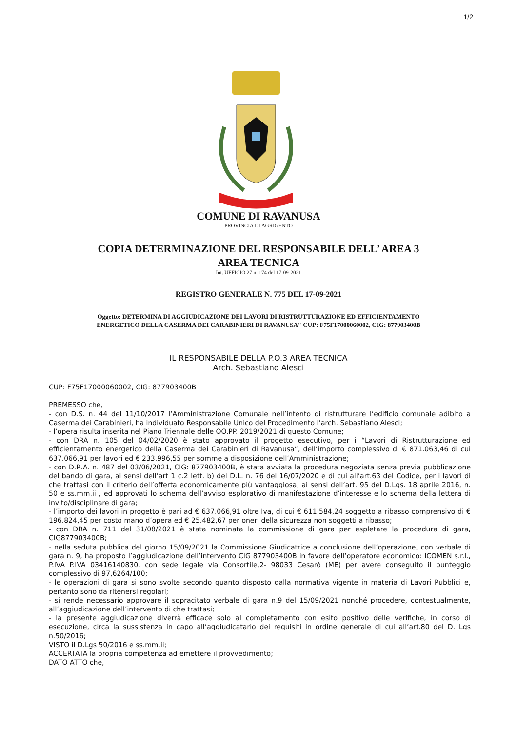1/2
COMUNE DI RAVANUSA
PROVINCIA DI AGRIGENTO
COPIA DETERMINAZIONE DEL RESPONSABILE DELL’ AREA 3
AREA TECNICA
Int. UFFICIO 27 n. 174 del 17-09-2021
REGISTRO GENERALE N. 775 DEL 17-09-2021
Oggetto: DETERMINA DI AGGIUDICAZIONE DEI LAVORI DI RISTRUTTURAZIONE ED EFFICIENTAMENTO
ENERGETICO DELLA CASERMA DEI CARABINIERI DI RAVANUSA" CUP: F75F17000060002, CIG: 877903400B
IL RESPONSABILE DELLA P.O.3 AREA TECNICA
Arch. Sebastiano Alesci
CUP: F75F17000060002, CIG: 877903400B
PREMESSO che,
- con D.S. n. 44 del 11/10/2017 l’Amministrazione Comunale nell’intento di ristrutturare l’edificio comunale adibito a Caserma dei Carabinieri, ha individuato Responsabile Unico del Procedimento l’arch. Sebastiano Alesci;
- l’opera risulta inserita nel Piano Triennale delle OO.PP. 2019/2021 di questo Comune;
- con DRA n. 105 del 04/02/2020 è stato approvato il progetto esecutivo, per i “Lavori di Ristrutturazione ed efficientamento energetico della Caserma dei Carabinieri di Ravanusa”, dell’importo complessivo di € 871.063,46 di cui 637.066,91 per lavori ed € 233.996,55 per somme a disposizione dell’Amministrazione;
- con D.R.A. n. 487 del 03/06/2021, CIG: 877903400B, è stata avviata la procedura negoziata senza previa pubblicazione del bando di gara, ai sensi dell’art 1 c.2 lett. b) del D.L. n. 76 del 16/07/2020 e di cui all’art.63 del Codice, per i lavori di che trattasi con il criterio dell’offerta economicamente più vantaggiosa, ai sensi dell’art. 95 del D.Lgs. 18 aprile 2016, n. 50 e ss.mm.ii , ed approvati lo schema dell’avviso esplorativo di manifestazione d’interesse e lo schema della lettera di invito/disciplinare di gara;
- l’importo dei lavori in progetto è pari ad € 637.066,91 oltre Iva, di cui € 611.584,24 soggetto a ribasso comprensivo di € 196.824,45 per costo mano d’opera ed € 25.482,67 per oneri della sicurezza non soggetti a ribasso;
- con DRA n. 711 del 31/08/2021 è stata nominata la commissione di gara per espletare la procedura di gara, CIG877903400B;
- nella seduta pubblica del giorno 15/09/2021 la Commissione Giudicatrice a conclusione dell’operazione, con verbale di gara n. 9, ha proposto l’aggiudicazione dell’intervento CIG 877903400B in favore dell’operatore economico: ICOMEN s.r.l., P.IVA P.IVA 03416140830, con sede legale via Consortile,2- 98033 Cesarò (ME) per avere conseguito il punteggio complessivo di 97,6264/100;
- le operazioni di gara si sono svolte secondo quanto disposto dalla normativa vigente in materia di Lavori Pubblici e, pertanto sono da ritenersi regolari;
- si rende necessario approvare il sopracitato verbale di gara n.9 del 15/09/2021 nonché procedere, contestualmente, all’aggiudicazione dell’intervento di che trattasi;
- la presente aggiudicazione diverrà efficace solo al completamento con esito positivo delle verifiche, in corso di esecuzione, circa la sussistenza in capo all’aggiudicatario dei requisiti in ordine generale di cui all’art.80 del D. Lgs n.50/2016;
VISTO il D.Lgs 50/2016 e ss.mm.ii;
ACCERTATA la propria competenza ad emettere il provvedimento;
DATO ATTO che,